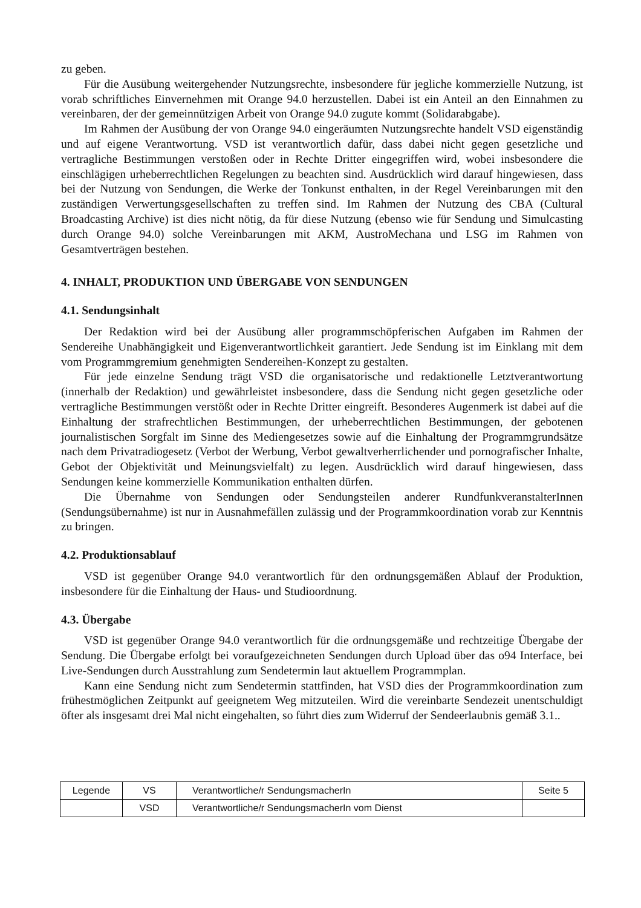zu geben.
Für die Ausübung weitergehender Nutzungsrechte, insbesondere für jegliche kommerzielle Nutzung, ist vorab schriftliches Einvernehmen mit Orange 94.0 herzustellen. Dabei ist ein Anteil an den Einnahmen zu vereinbaren, der der gemeinnützigen Arbeit von Orange 94.0 zugute kommt (Solidarabgabe).
Im Rahmen der Ausübung der von Orange 94.0 eingeräumten Nutzungsrechte handelt VSD eigenständig und auf eigene Verantwortung. VSD ist verantwortlich dafür, dass dabei nicht gegen gesetzliche und vertragliche Bestimmungen verstoßen oder in Rechte Dritter eingegriffen wird, wobei insbesondere die einschlägigen urheberrechtlichen Regelungen zu beachten sind. Ausdrücklich wird darauf hingewiesen, dass bei der Nutzung von Sendungen, die Werke der Tonkunst enthalten, in der Regel Vereinbarungen mit den zuständigen Verwertungsgesellschaften zu treffen sind. Im Rahmen der Nutzung des CBA (Cultural Broadcasting Archive) ist dies nicht nötig, da für diese Nutzung (ebenso wie für Sendung und Simulcasting durch Orange 94.0) solche Vereinbarungen mit AKM, AustroMechana und LSG im Rahmen von Gesamtverträgen bestehen.
4. INHALT, PRODUKTION UND ÜBERGABE VON SENDUNGEN
4.1. Sendungsinhalt
Der Redaktion wird bei der Ausübung aller programmschöpferischen Aufgaben im Rahmen der Sendereihe Unabhängigkeit und Eigenverantwortlichkeit garantiert. Jede Sendung ist im Einklang mit dem vom Programmgremium genehmigten Sendereihen-Konzept zu gestalten.
Für jede einzelne Sendung trägt VSD die organisatorische und redaktionelle Letztverantwortung (innerhalb der Redaktion) und gewährleistet insbesondere, dass die Sendung nicht gegen gesetzliche oder vertragliche Bestimmungen verstößt oder in Rechte Dritter eingreift. Besonderes Augenmerk ist dabei auf die Einhaltung der strafrechtlichen Bestimmungen, der urheberrechtlichen Bestimmungen, der gebotenen journalistischen Sorgfalt im Sinne des Mediengesetzes sowie auf die Einhaltung der Programmgrundsätze nach dem Privatradiogesetz (Verbot der Werbung, Verbot gewaltverherrlichender und pornografischer Inhalte, Gebot der Objektivität und Meinungsvielfalt) zu legen. Ausdrücklich wird darauf hingewiesen, dass Sendungen keine kommerzielle Kommunikation enthalten dürfen.
Die Übernahme von Sendungen oder Sendungsteilen anderer RundfunkveranstalterInnen (Sendungsübernahme) ist nur in Ausnahmefällen zulässig und der Programmkoordination vorab zur Kenntnis zu bringen.
4.2. Produktionsablauf
VSD ist gegenüber Orange 94.0 verantwortlich für den ordnungsgemäßen Ablauf der Produktion, insbesondere für die Einhaltung der Haus- und Studioordnung.
4.3. Übergabe
VSD ist gegenüber Orange 94.0 verantwortlich für die ordnungsgemäße und rechtzeitige Übergabe der Sendung. Die Übergabe erfolgt bei voraufgezeichneten Sendungen durch Upload über das o94 Interface, bei Live-Sendungen durch Ausstrahlung zum Sendetermin laut aktuellem Programmplan.
Kann eine Sendung nicht zum Sendetermin stattfinden, hat VSD dies der Programmkoordination zum frühestmöglichen Zeitpunkt auf geeignetem Weg mitzuteilen. Wird die vereinbarte Sendezeit unentschuldigt öfter als insgesamt drei Mal nicht eingehalten, so führt dies zum Widerruf der Sendeerlaubnis gemäß 3.1..
| Legende | VS | Verantwortliche/r SendungsmacherIn | Seite 5 |
| | VSD | Verantwortliche/r SendungsmacherIn vom Dienst | |